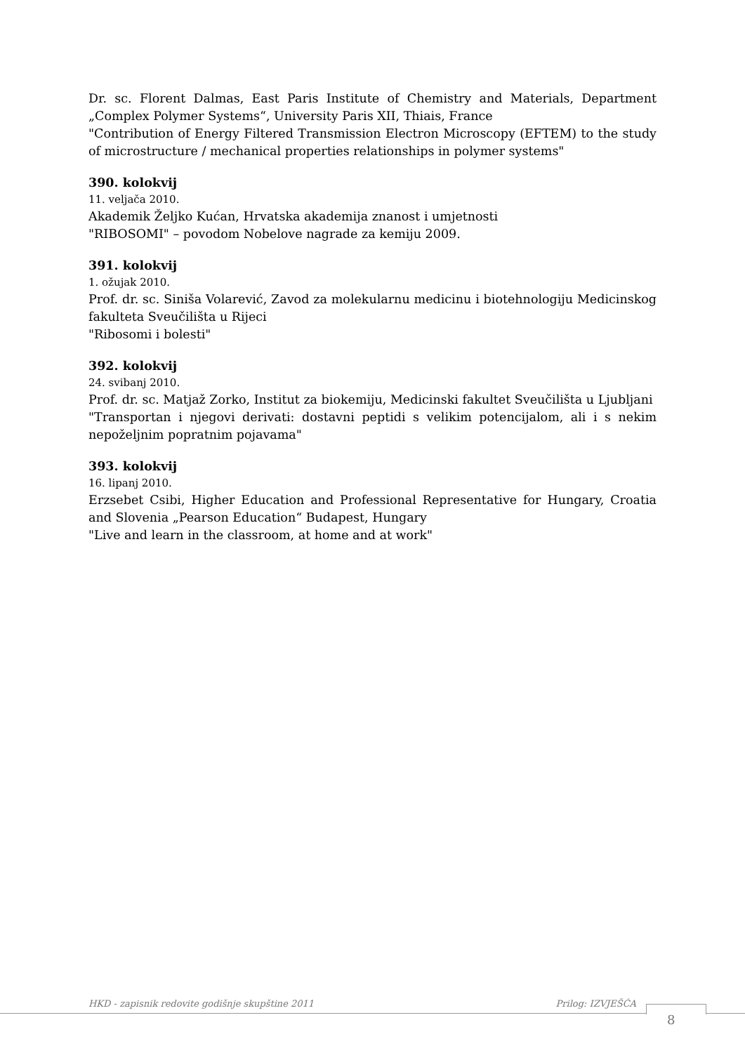Dr. sc. Florent Dalmas, East Paris Institute of Chemistry and Materials, Department „Complex Polymer Systems“, University Paris XII, Thiais, France
"Contribution of Energy Filtered Transmission Electron Microscopy (EFTEM) to the study of microstructure / mechanical properties relationships in polymer systems"
390. kolokvij
11. veljača 2010.
Akademik Željko Kućan, Hrvatska akademija znanost i umjetnosti
"RIBOSOMI" – povodom Nobelove nagrade za kemiju 2009.
391. kolokvij
1. ožujak 2010.
Prof. dr. sc. Siniša Volarević, Zavod za molekularnu medicinu i biotehnologiju Medicinskog fakulteta Sveučilišta u Rijeci
"Ribosomi i bolesti"
392. kolokvij
24. svibanj 2010.
Prof. dr. sc. Matjaž Zorko, Institut za biokemiju, Medicinski fakultet Sveučilišta u Ljubljani
"Transportan i njegovi derivati: dostavni peptidi s velikim potencijalom, ali i s nekim nepoželjnim popratnim pojavama"
393. kolokvij
16. lipanj 2010.
Erzsebet Csibi, Higher Education and Professional Representative for Hungary, Croatia and Slovenia „Pearson Education“ Budapest, Hungary
"Live and learn in the classroom, at home and at work"
HKD - zapisnik redovite godišnje skupštine 2011 Prilog: IZVJEŠĆA
8